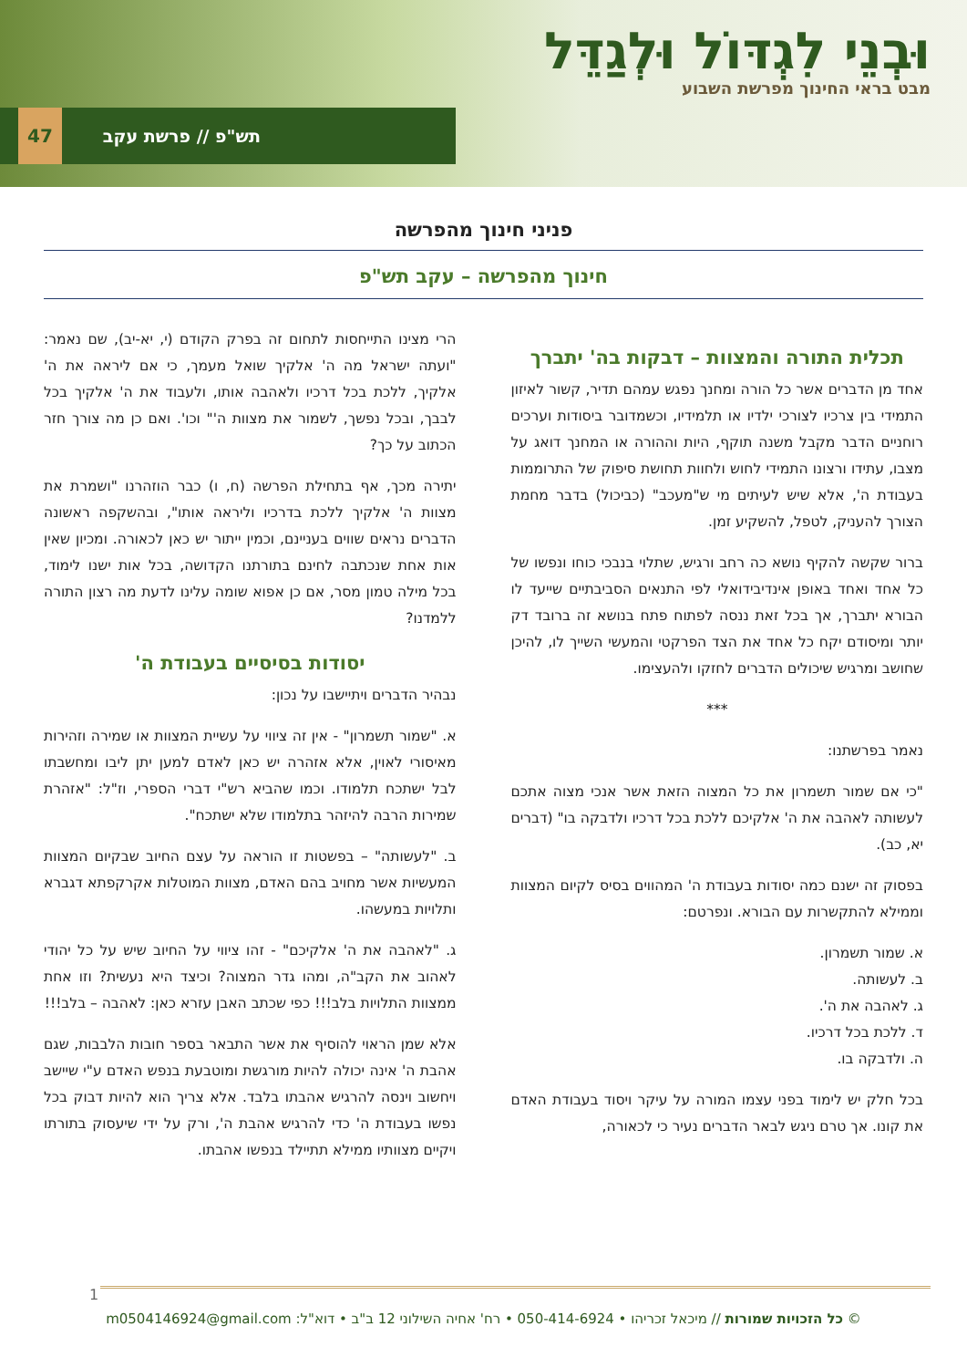וּבְנֵי לִגְדּוֹל וּלְגַדֵּל
מבט בראי החינוך מפרשת השבוע
47 תש"פ // פרשת עקב
פניני חינוך מהפרשה
חינוך מהפרשה – עקב תש"פ
תכלית התורה והמצוות – דבקות בה' יתברך
אחד מן הדברים אשר כל הורה ומחנך נפגש עמהם תדיר, קשור לאיזון התמידי בין צרכיו לצורכי ילדיו או תלמידיו, וכשמדובר ביסודות וערכים רוחניים הדבר מקבל משנה תוקף, היות וההורה או המחנך דואג על מצבו, עתידו ורצונו התמידי לחוש ולחוות תחושת סיפוק של התרוממות בעבודת ה', אלא שיש לעיתים מי ש"מעכב" (כביכול) בדבר מחמת הצורך להעניק, לטפל, להשקיע זמן.
ברור שקשה להקיף נושא כה רחב ורגיש, שתלוי בנבכי כוחו ונפשו של כל אחד ואחד באופן אינדיבידואלי לפי התנאים הסביבתיים שייעד לו הבורא יתברך, אך בכל זאת ננסה לפתוח פתח בנושא זה ברובד דק יותר ומיסודם יקח כל אחד את הצד הפרקטי והמעשי השייך לו, להיכן שחושב ומרגיש שיכולים הדברים לחזקו ולהעצימו.
***
נאמר בפרשתנו:
"כי אם שמור תשמרון את כל המצוה הזאת אשר אנכי מצוה אתכם לעשותה לאהבה את ה' אלקיכם ללכת בכל דרכיו ולדבקה בו" (דברים יא, כב).
בפסוק זה ישנם כמה יסודות בעבודת ה' המהווים בסיס לקיום המצוות וממילא להתקשרות עם הבורא. ונפרטם:
א. שמור תשמרון.
ב. לעשותה.
ג. לאהבה את ה'.
ד. ללכת בכל דרכיו.
ה. ולדבקה בו.
בכל חלק יש לימוד בפני עצמו המורה על עיקר ויסוד בעבודת האדם את קונו. אך טרם ניגש לבאר הדברים נעיר כי לכאורה,
הרי מצינו התייחסות לתחום זה בפרק הקודם (י, יא-יב), שם נאמר: "ועתה ישראל מה ה' אלקיך שואל מעמך, כי אם ליראה את ה' אלקיך, ללכת בכל דרכיו ולאהבה אותו, ולעבוד את ה' אלקיך בכל לבבך, ובכל נפשך, לשמור את מצוות ה'" וכו'. ואם כן מה צורך חזר הכתוב על כך?
יתירה מכך, אף בתחילת הפרשה (ח, ו) כבר הוזהרנו "ושמרת את מצוות ה' אלקיך ללכת בדרכיו וליראה אותו", ובהשקפה ראשונה הדברים נראים שווים בעניינם, וכמין ייתור יש כאן לכאורה. ומכיון שאין אות אחת שנכתבה לחינם בתורתנו הקדושה, בכל אות ישנו לימוד, בכל מילה טמון מסר, אם כן אפוא שומה עלינו לדעת מה רצון התורה ללמדנו?
יסודות בסיסיים בעבודת ה'
נבהיר הדברים ויתיישבו על נכון:
א. "שמור תשמרון" - אין זה ציווי על עשיית המצוות או שמירה וזהירות מאיסורי לאוין, אלא אזהרה יש כאן לאדם למען יתן ליבו ומחשבתו לבל ישתכח תלמודו. וכמו שהביא רש"י דברי הספרי, וז"ל: "אזהרת שמירות הרבה להיזהר בתלמודו שלא ישתכח".
ב. "לעשותה" – בפשטות זו הוראה על עצם החיוב שבקיום המצוות המעשיות אשר מחויב בהם האדם, מצוות המוטלות אקרקפתא דגברא ותלויות במעשהו.
ג. "לאהבה את ה' אלקיכם" - זהו ציווי על החיוב שיש על כל יהודי לאהוב את הקב"ה, ומהו גדר המצוה? וכיצד היא נעשית? וזו אחת ממצוות התלויות בלב!!! כפי שכתב האבן עזרא כאן: לאהבה – בלב!!!
אלא שמן הראוי להוסיף את אשר התבאר בספר חובות הלבבות, שגם אהבת ה' אינה יכולה להיות מורגשת ומוטבעת בנפש האדם ע"י שיישב ויחשוב וינסה להרגיש אהבתו בלבד. אלא צריך הוא להיות דבוק בכל נפשו בעבודת ה' כדי להרגיש אהבת ה', ורק על ידי שיעסוק בתורתו ויקיים מצוותיו ממילא תתיילד בנפשו אהבתו.
1
© כל הזכויות שמורות // מיכאל זכריהו • 050-414-6924 • רח' אחיה השילוני 12 ב"ב • דוא"ל: m0504146924@gmail.com